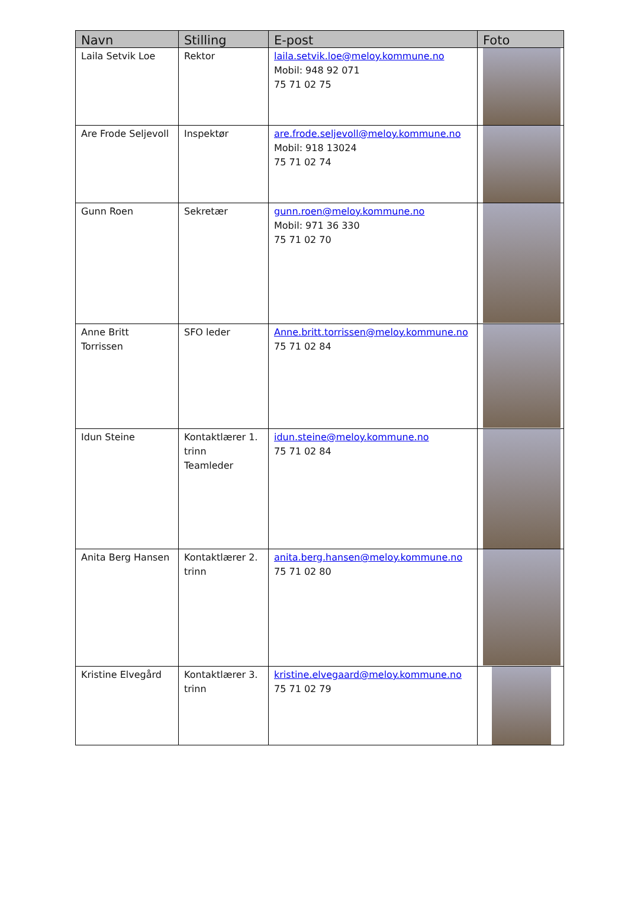| Navn | Stilling | E-post | Foto |
| --- | --- | --- | --- |
| Laila Setvik Loe | Rektor | laila.setvik.loe@meloy.kommune.no Mobil: 948 92 071 75 71 02 75 | |
| Are Frode Seljevoll | Inspektør | are.frode.seljevoll@meloy.kommune.no Mobil: 918 13024 75 71 02 74 | |
| Gunn Roen | Sekretær | gunn.roen@meloy.kommune.no Mobil: 971 36 330 75 71 02 70 | |
| Anne Britt Torrissen | SFO leder | Anne.britt.torrissen@meloy.kommune.no 75 71 02 84 | |
| Idun Steine | Kontaktlærer 1. trinn Teamleder | idun.steine@meloy.kommune.no 75 71 02 84 | |
| Anita Berg Hansen | Kontaktlærer 2. trinn | anita.berg.hansen@meloy.kommune.no 75 71 02 80 | |
| Kristine Elvegård | Kontaktlærer 3. trinn | kristine.elvegaard@meloy.kommune.no 75 71 02 79 | |